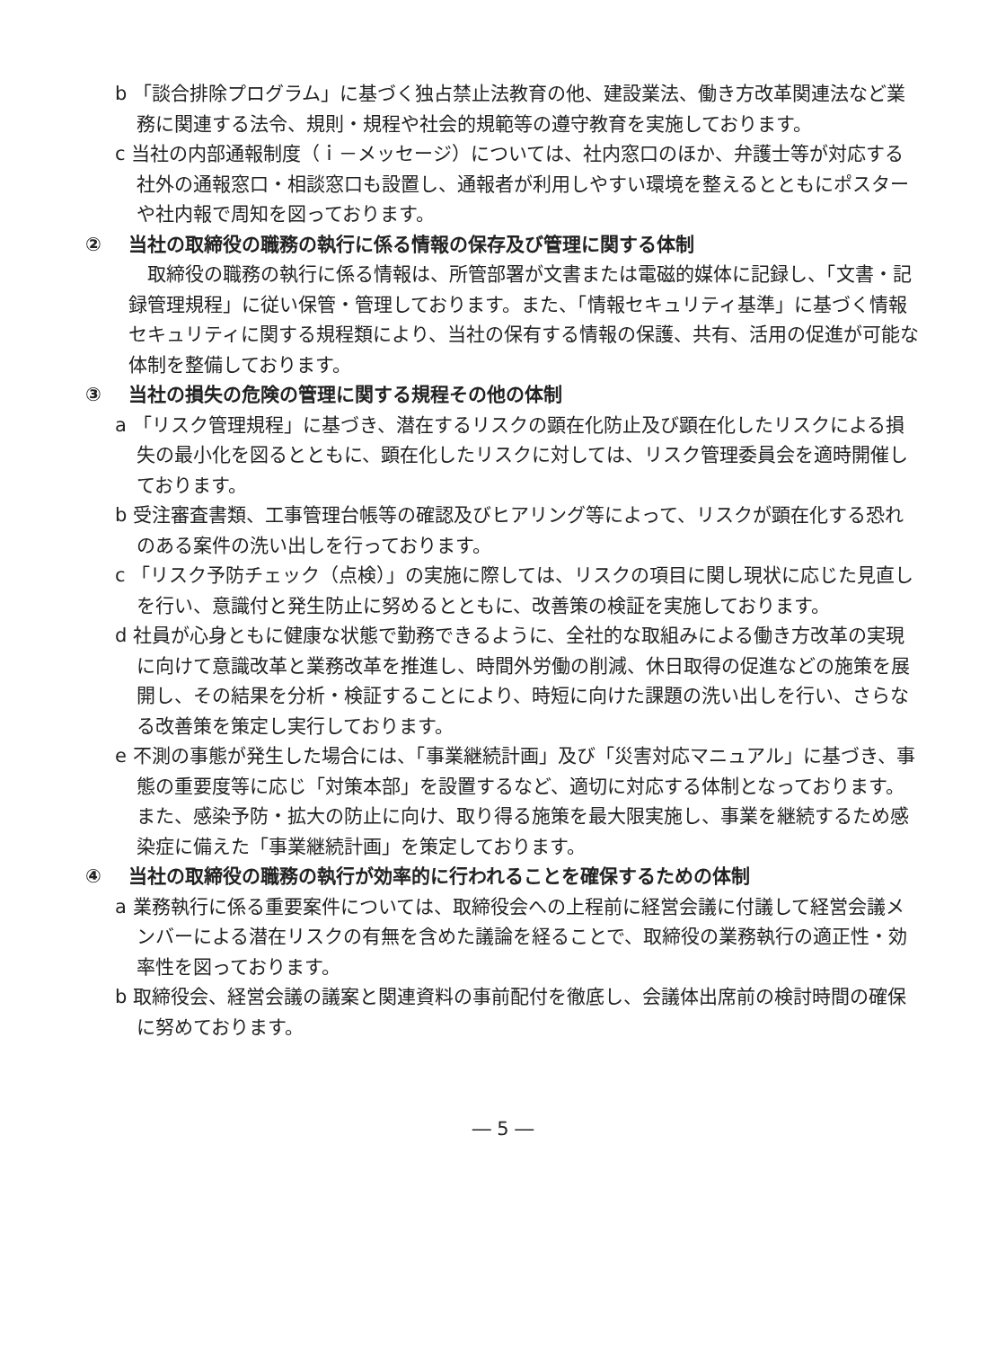b 「談合排除プログラム」に基づく独占禁止法教育の他、建設業法、働き方改革関連法など業務に関連する法令、規則・規程や社会的規範等の遵守教育を実施しております。
c 当社の内部通報制度（ｉ－メッセージ）については、社内窓口のほか、弁護士等が対応する社外の通報窓口・相談窓口も設置し、通報者が利用しやすい環境を整えるとともにポスターや社内報で周知を図っております。
② 当社の取締役の職務の執行に係る情報の保存及び管理に関する体制
取締役の職務の執行に係る情報は、所管部署が文書または電磁的媒体に記録し、「文書・記録管理規程」に従い保管・管理しております。また、「情報セキュリティ基準」に基づく情報セキュリティに関する規程類により、当社の保有する情報の保護、共有、活用の促進が可能な体制を整備しております。
③ 当社の損失の危険の管理に関する規程その他の体制
a 「リスク管理規程」に基づき、潜在するリスクの顕在化防止及び顕在化したリスクによる損失の最小化を図るとともに、顕在化したリスクに対しては、リスク管理委員会を適時開催しております。
b 受注審査書類、工事管理台帳等の確認及びヒアリング等によって、リスクが顕在化する恐れのある案件の洗い出しを行っております。
c 「リスク予防チェック（点検）」の実施に際しては、リスクの項目に関し現状に応じた見直しを行い、意識付と発生防止に努めるとともに、改善策の検証を実施しております。
d 社員が心身ともに健康な状態で勤務できるように、全社的な取組みによる働き方改革の実現に向けて意識改革と業務改革を推進し、時間外労働の削減、休日取得の促進などの施策を展開し、その結果を分析・検証することにより、時短に向けた課題の洗い出しを行い、さらなる改善策を策定し実行しております。
e 不測の事態が発生した場合には、「事業継続計画」及び「災害対応マニュアル」に基づき、事態の重要度等に応じ「対策本部」を設置するなど、適切に対応する体制となっております。また、感染予防・拡大の防止に向け、取り得る施策を最大限実施し、事業を継続するため感染症に備えた「事業継続計画」を策定しております。
④ 当社の取締役の職務の執行が効率的に行われることを確保するための体制
a 業務執行に係る重要案件については、取締役会への上程前に経営会議に付議して経営会議メンバーによる潜在リスクの有無を含めた議論を経ることで、取締役の業務執行の適正性・効率性を図っております。
b 取締役会、経営会議の議案と関連資料の事前配付を徹底し、会議体出席前の検討時間の確保に努めております。
― 5 ―